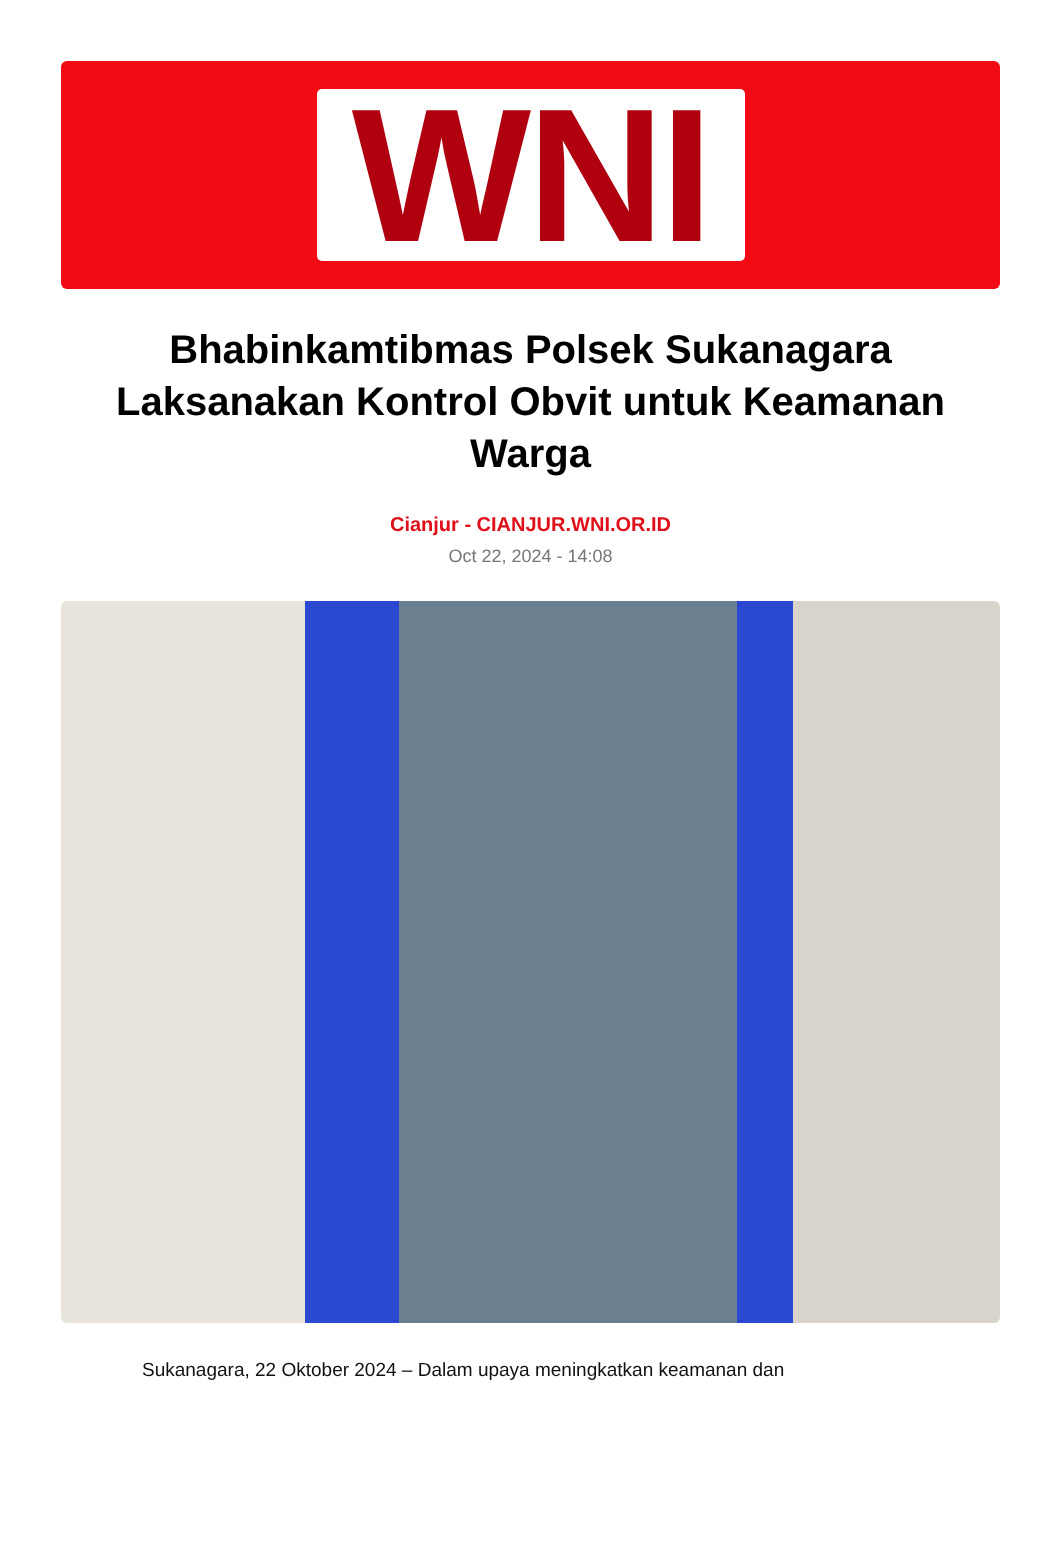WNI
Bhabinkamtibmas Polsek Sukanagara Laksanakan Kontrol Obvit untuk Keamanan Warga
Cianjur - CIANJUR.WNI.OR.ID
Oct 22, 2024 - 14:08
Sukanagara, 22 Oktober 2024 – Dalam upaya meningkatkan keamanan dan